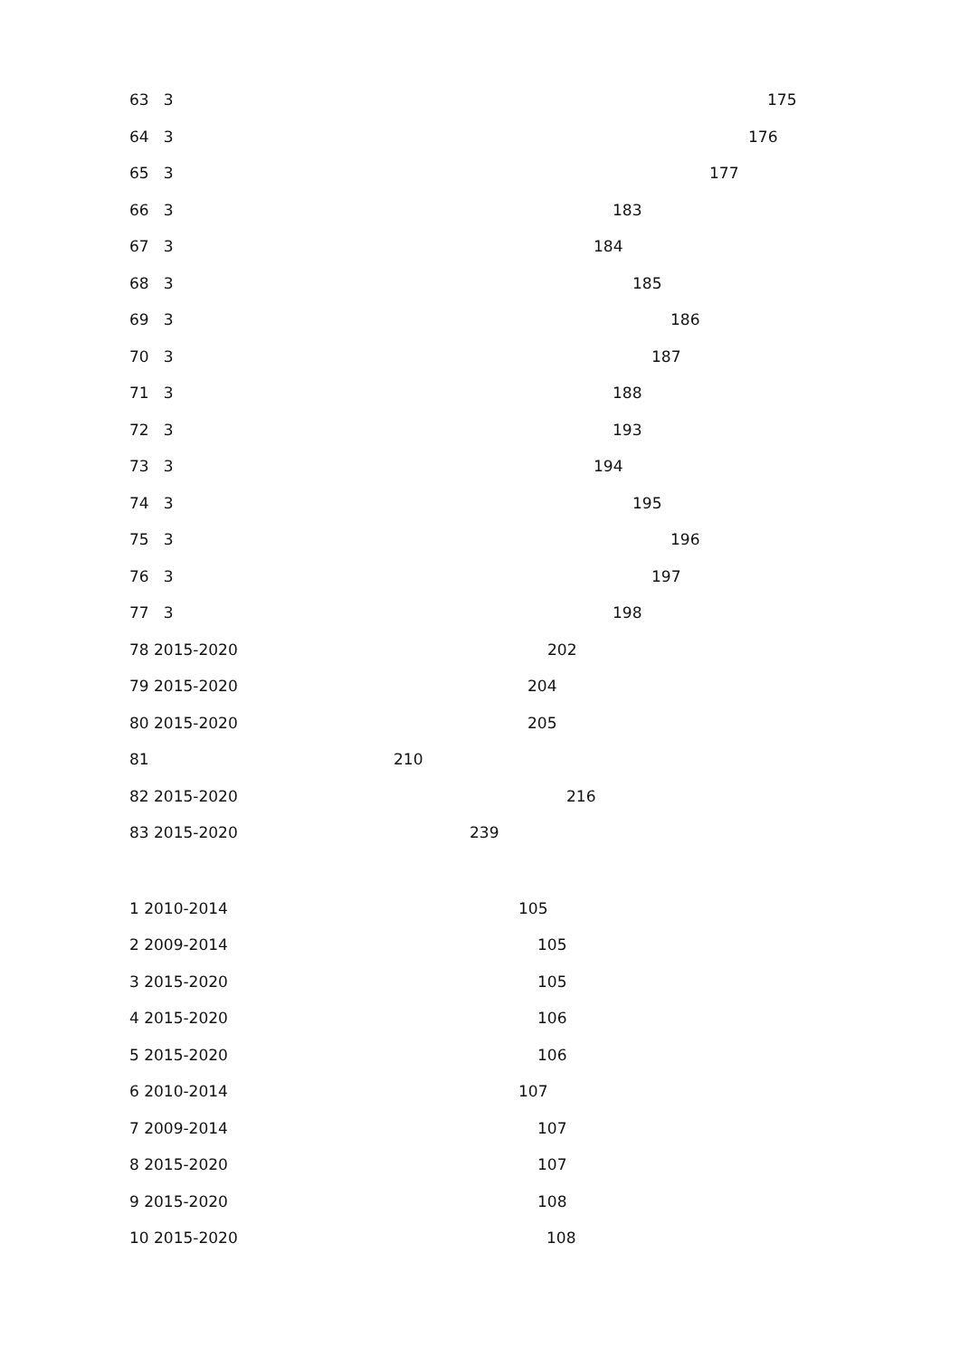63 3 175
64 3 176
65 3 177
66 3 183
67 3 184
68 3 185
69 3 186
70 3 187
71 3 188
72 3 193
73 3 194
74 3 195
75 3 196
76 3 197
77 3 198
78 2015-2020 202
79 2015-2020 204
80 2015-2020 205
81 210
82 2015-2020 216
83 2015-2020 239
1 2010-2014 105
2 2009-2014 105
3 2015-2020 105
4 2015-2020 106
5 2015-2020 106
6 2010-2014 107
7 2009-2014 107
8 2015-2020 107
9 2015-2020 108
10 2015-2020 108